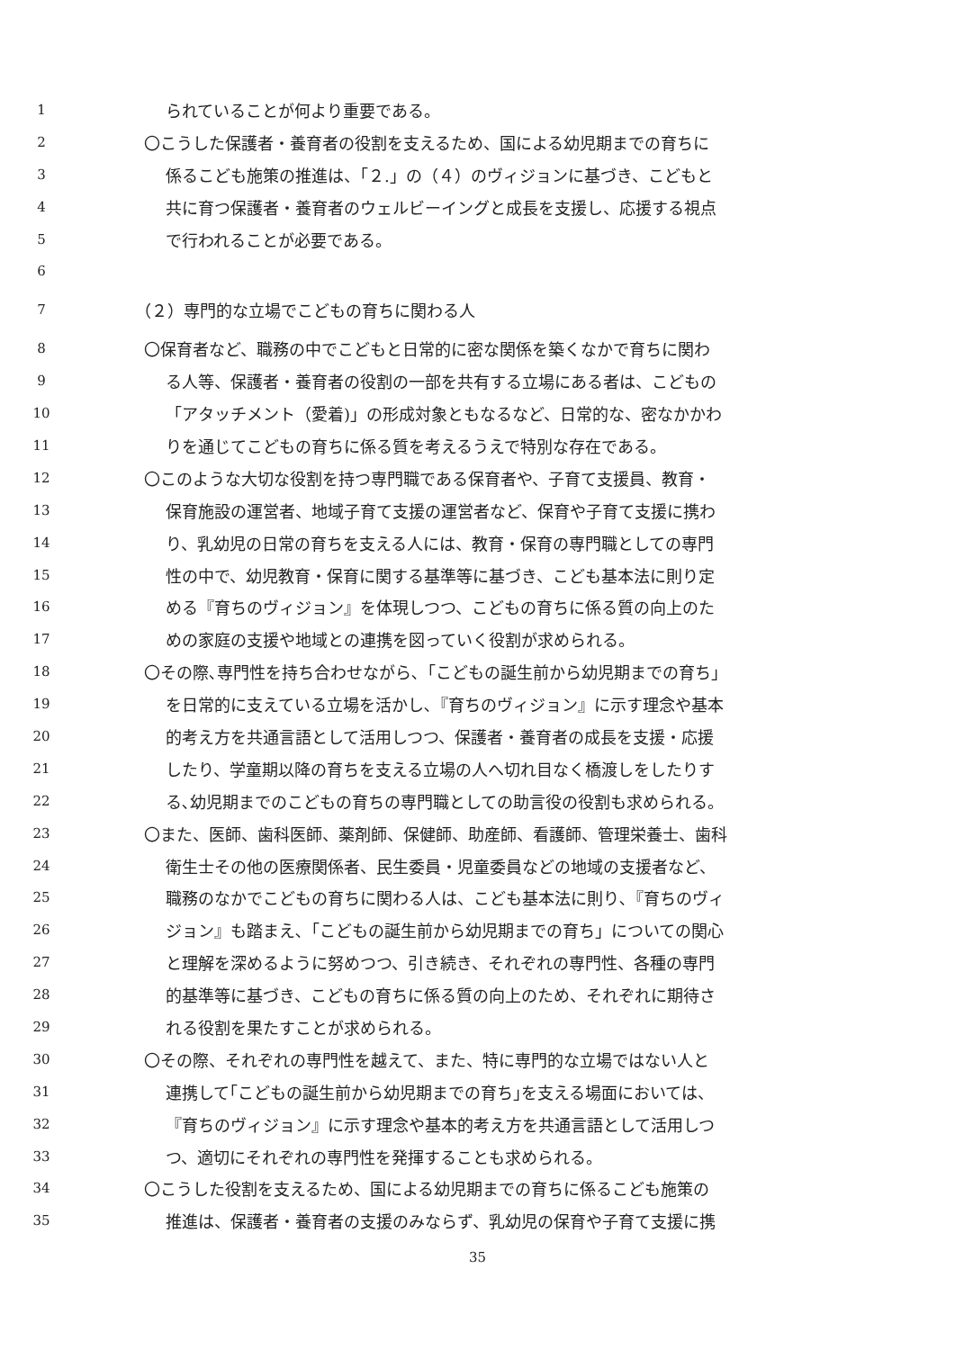1 られていることが何より重要である。
2 〇こうした保護者・養育者の役割を支えるため、国による幼児期までの育ちに
3 係るこども施策の推進は、「２.」の（４）のヴィジョンに基づき、こどもと
4 共に育つ保護者・養育者のウェルビーイングと成長を支援し、応援する視点
5 で行われることが必要である。
6
7 （２）専門的な立場でこどもの育ちに関わる人
8 〇保育者など、職務の中でこどもと日常的に密な関係を築くなかで育ちに関わ
9 る人等、保護者・養育者の役割の一部を共有する立場にある者は、こどもの
10 「アタッチメント（愛着)」の形成対象ともなるなど、日常的な、密なかかわ
11 りを通じてこどもの育ちに係る質を考えるうえで特別な存在である。
12 〇このような大切な役割を持つ専門職である保育者や、子育て支援員、教育・
13 保育施設の運営者、地域子育て支援の運営者など、保育や子育て支援に携わ
14 り、乳幼児の日常の育ちを支える人には、教育・保育の専門職としての専門
15 性の中で、幼児教育・保育に関する基準等に基づき、こども基本法に則り定
16 める『育ちのヴィジョン』を体現しつつ、こどもの育ちに係る質の向上のた
17 めの家庭の支援や地域との連携を図っていく役割が求められる。
18 〇その際､専門性を持ち合わせながら､「こどもの誕生前から幼児期までの育ち」
19 を日常的に支えている立場を活かし､『育ちのヴィジョン』に示す理念や基本
20 的考え方を共通言語として活用しつつ、保護者・養育者の成長を支援・応援
21 したり、学童期以降の育ちを支える立場の人へ切れ目なく橋渡しをしたりす
22 る､幼児期までのこどもの育ちの専門職としての助言役の役割も求められる。
23 〇また、医師、歯科医師、薬剤師、保健師、助産師、看護師、管理栄養士、歯科
24 衛生士その他の医療関係者、民生委員・児童委員などの地域の支援者など、
25 職務のなかでこどもの育ちに関わる人は、こども基本法に則り､『育ちのヴィ
26 ジョン』も踏まえ､「こどもの誕生前から幼児期までの育ち」についての関心
27 と理解を深めるように努めつつ、引き続き、それぞれの専門性、各種の専門
28 的基準等に基づき、こどもの育ちに係る質の向上のため、それぞれに期待さ
29 れる役割を果たすことが求められる。
30 〇その際、それぞれの専門性を越えて、また、特に専門的な立場ではない人と
31 連携して｢こどもの誕生前から幼児期までの育ち｣を支える場面においては、
32 『育ちのヴィジョン』に示す理念や基本的考え方を共通言語として活用しつ
33 つ、適切にそれぞれの専門性を発揮することも求められる。
34 〇こうした役割を支えるため、国による幼児期までの育ちに係るこども施策の
35 推進は、保護者・養育者の支援のみならず、乳幼児の保育や子育て支援に携
35